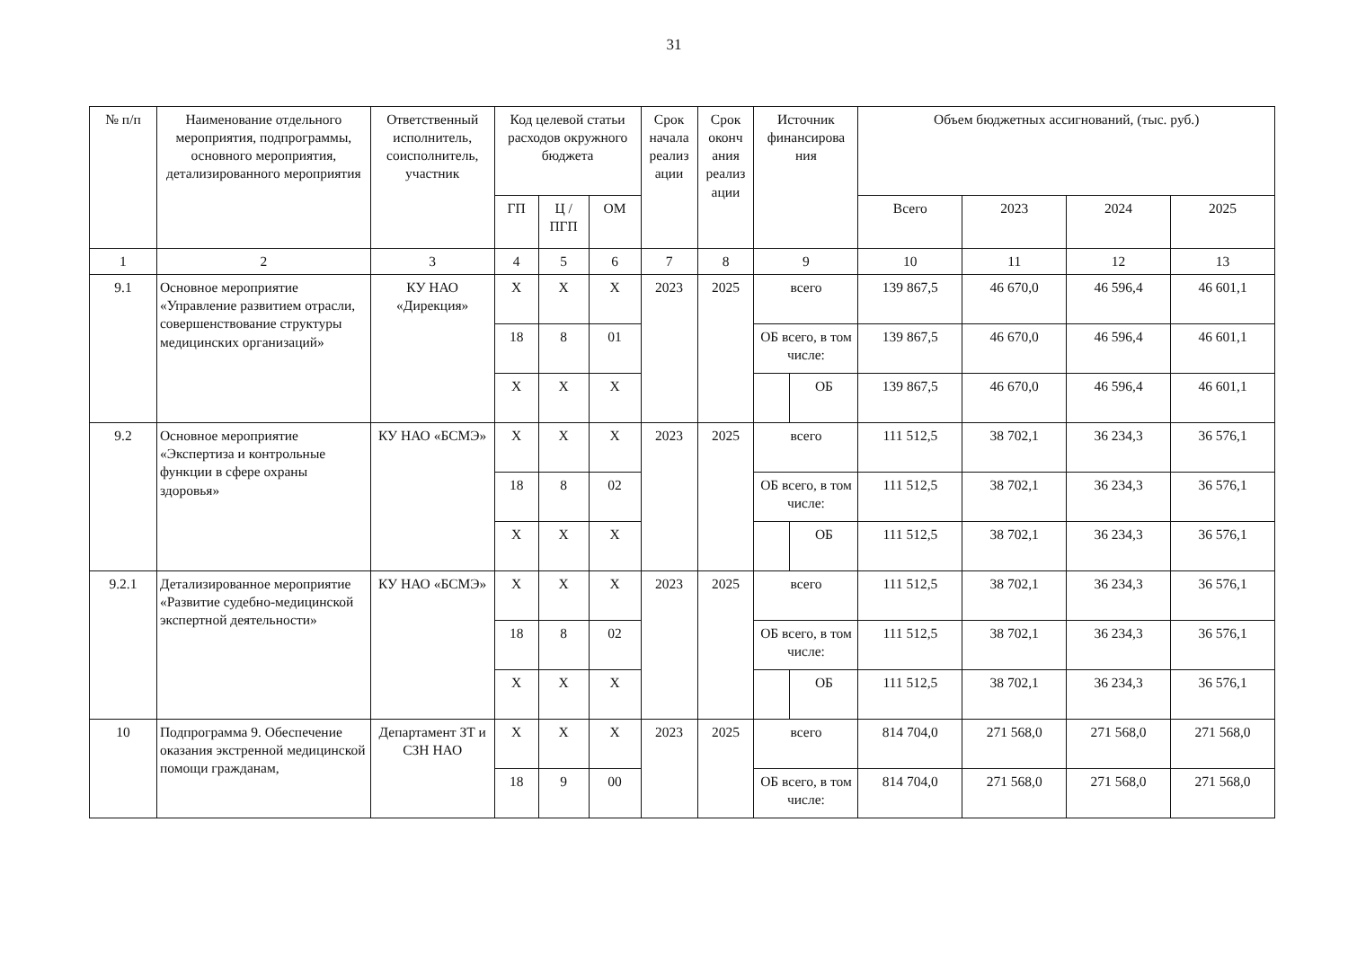31
| № п/п | Наименование отдельного мероприятия, подпрограммы, основного мероприятия, детализированного мероприятия | Ответственный исполнитель, соисполнитель, участник | Код целевой статьи расходов окружного бюджета | | | Срок начала реализ ации | Срок оконч ания реализ ации | Источник финансирова ния | | Объем бюджетных ассигнований, (тыс. руб.) | | | |
| --- | --- | --- | --- | --- | --- | --- | --- | --- | --- | --- | --- | --- | --- |
| | | | ГП | Ц / ПГП | ОМ | | | | | Всего | 2023 | 2024 | 2025 |
| 1 | 2 | 3 | 4 | 5 | 6 | 7 | 8 | 9 | | 10 | 11 | 12 | 13 |
| 9.1 | Основное мероприятие «Управление развитием отрасли, совершенствование структуры медицинских организаций» | КУ НАО «Дирекция» | X | X | X | 2023 | 2025 | всего | | 139 867,5 | 46 670,0 | 46 596,4 | 46 601,1 |
| | | | 18 | 8 | 01 | | | ОБ всего, в том числе: | | 139 867,5 | 46 670,0 | 46 596,4 | 46 601,1 |
| | | | X | X | X | | | | ОБ | 139 867,5 | 46 670,0 | 46 596,4 | 46 601,1 |
| 9.2 | Основное мероприятие «Экспертиза и контрольные функции в сфере охраны здоровья» | КУ НАО «БСМЭ» | X | X | X | 2023 | 2025 | всего | | 111 512,5 | 38 702,1 | 36 234,3 | 36 576,1 |
| | | | 18 | 8 | 02 | | | ОБ всего, в том числе: | | 111 512,5 | 38 702,1 | 36 234,3 | 36 576,1 |
| | | | X | X | X | | | | ОБ | 111 512,5 | 38 702,1 | 36 234,3 | 36 576,1 |
| 9.2.1 | Детализированное мероприятие «Развитие судебно-медицинской экспертной деятельности» | КУ НАО «БСМЭ» | X | X | X | 2023 | 2025 | всего | | 111 512,5 | 38 702,1 | 36 234,3 | 36 576,1 |
| | | | 18 | 8 | 02 | | | ОБ всего, в том числе: | | 111 512,5 | 38 702,1 | 36 234,3 | 36 576,1 |
| | | | X | X | X | | | | ОБ | 111 512,5 | 38 702,1 | 36 234,3 | 36 576,1 |
| 10 | Подпрограмма 9. Обеспечение оказания экстренной медицинской помощи гражданам, | Департамент ЗТ и СЗН НАО | X | X | X | 2023 | 2025 | всего | | 814 704,0 | 271 568,0 | 271 568,0 | 271 568,0 |
| | | | 18 | 9 | 00 | | | ОБ всего, в том числе: | | 814 704,0 | 271 568,0 | 271 568,0 | 271 568,0 |